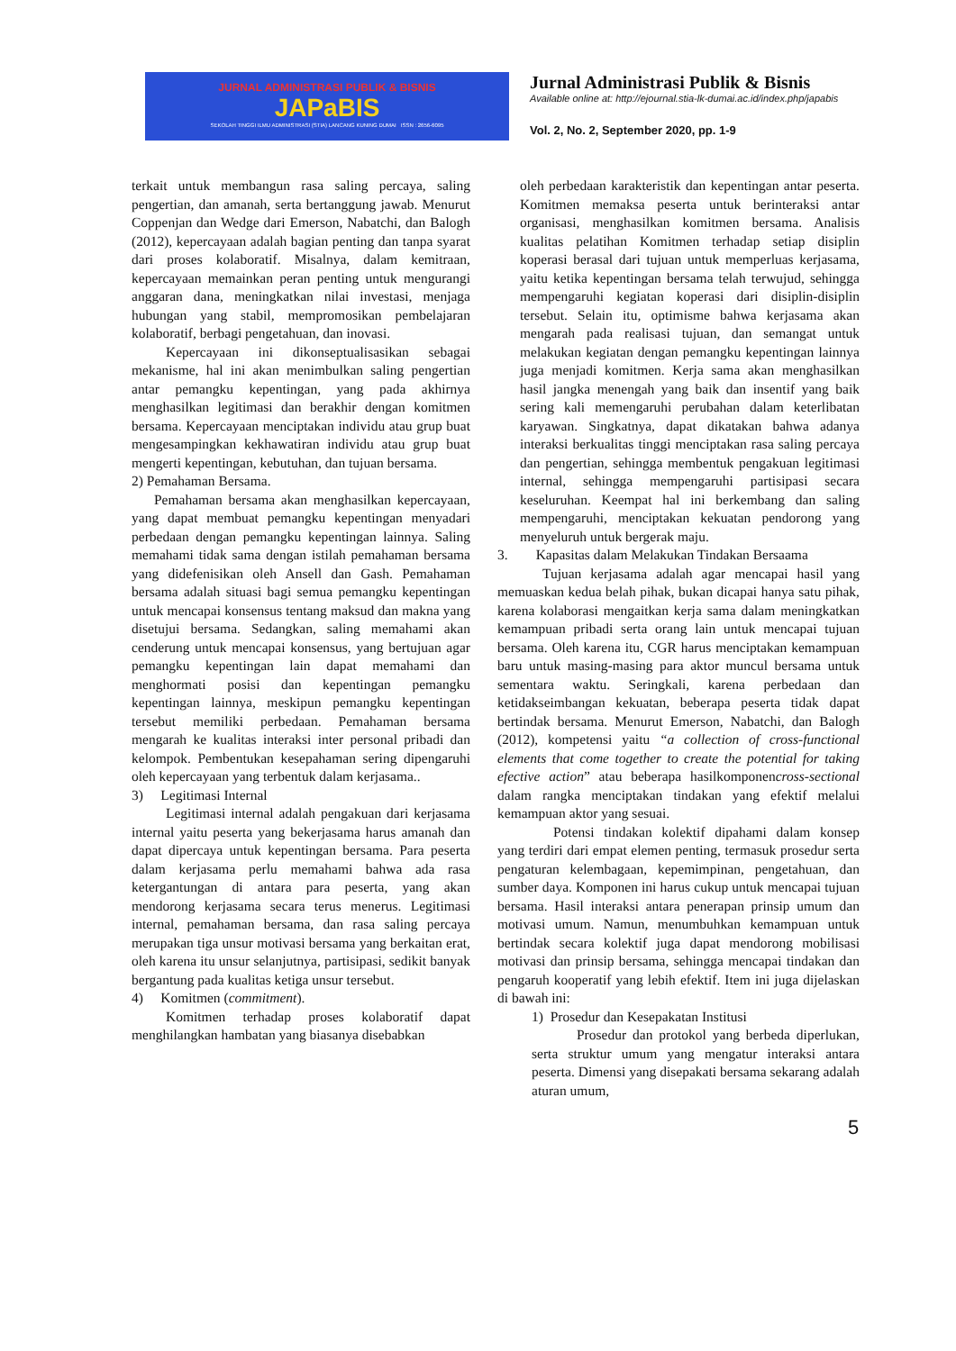JURNAL ADMINISTRASI PUBLIK & BISNIS
JAPaBIS
SEKOLAH TINGGI ILMU ADMINISTRASI (STIA) LANCANG KUNING DUMAI ISSN : 2656-6095
Jurnal Administrasi Publik & Bisnis
Available online at: http://ejournal.stia-lk-dumai.ac.id/index.php/japabis
Vol. 2, No. 2, September 2020, pp. 1-9
terkait untuk membangun rasa saling percaya, saling pengertian, dan amanah, serta bertanggung jawab. Menurut Coppenjan dan Wedge dari Emerson, Nabatchi, dan Balogh (2012), kepercayaan adalah bagian penting dan tanpa syarat dari proses kolaboratif. Misalnya, dalam kemitraan, kepercayaan memainkan peran penting untuk mengurangi anggaran dana, meningkatkan nilai investasi, menjaga hubungan yang stabil, mempromosikan pembelajaran kolaboratif, berbagi pengetahuan, dan inovasi.
Kepercayaan ini dikonseptualisasikan sebagai mekanisme, hal ini akan menimbulkan saling pengertian antar pemangku kepentingan, yang pada akhirnya menghasilkan legitimasi dan berakhir dengan komitmen bersama. Kepercayaan menciptakan individu atau grup buat mengesampingkan kekhawatiran individu atau grup buat mengerti kepentingan, kebutuhan, dan tujuan bersama.
2) Pemahaman Bersama.
Pemahaman bersama akan menghasilkan kepercayaan, yang dapat membuat pemangku kepentingan menyadari perbedaan dengan pemangku kepentingan lainnya. Saling memahami tidak sama dengan istilah pemahaman bersama yang didefenisikan oleh Ansell dan Gash. Pemahaman bersama adalah situasi bagi semua pemangku kepentingan untuk mencapai konsensus tentang maksud dan makna yang disetujui bersama. Sedangkan, saling memahami akan cenderung untuk mencapai konsensus, yang bertujuan agar pemangku kepentingan lain dapat memahami dan menghormati posisi dan kepentingan pemangku kepentingan lainnya, meskipun pemangku kepentingan tersebut memiliki perbedaan. Pemahaman bersama mengarah ke kualitas interaksi inter personal pribadi dan kelompok. Pembentukan kesepahaman sering dipengaruhi oleh kepercayaan yang terbentuk dalam kerjasama..
3) Legitimasi Internal
Legitimasi internal adalah pengakuan dari kerjasama internal yaitu peserta yang bekerjasama harus amanah dan dapat dipercaya untuk kepentingan bersama. Para peserta dalam kerjasama perlu memahami bahwa ada rasa ketergantungan di antara para peserta, yang akan mendorong kerjasama secara terus menerus. Legitimasi internal, pemahaman bersama, dan rasa saling percaya merupakan tiga unsur motivasi bersama yang berkaitan erat, oleh karena itu unsur selanjutnya, partisipasi, sedikit banyak bergantung pada kualitas ketiga unsur tersebut.
4) Komitmen (commitment).
Komitmen terhadap proses kolaboratif dapat menghilangkan hambatan yang biasanya disebabkan
oleh perbedaan karakteristik dan kepentingan antar peserta. Komitmen memaksa peserta untuk berinteraksi antar organisasi, menghasilkan komitmen bersama. Analisis kualitas pelatihan Komitmen terhadap setiap disiplin koperasi berasal dari tujuan untuk memperluas kerjasama, yaitu ketika kepentingan bersama telah terwujud, sehingga mempengaruhi kegiatan koperasi dari disiplin-disiplin tersebut. Selain itu, optimisme bahwa kerjasama akan mengarah pada realisasi tujuan, dan semangat untuk melakukan kegiatan dengan pemangku kepentingan lainnya juga menjadi komitmen. Kerja sama akan menghasilkan hasil jangka menengah yang baik dan insentif yang baik sering kali memengaruhi perubahan dalam keterlibatan karyawan. Singkatnya, dapat dikatakan bahwa adanya interaksi berkualitas tinggi menciptakan rasa saling percaya dan pengertian, sehingga membentuk pengakuan legitimasi internal, sehingga mempengaruhi partisipasi secara keseluruhan. Keempat hal ini berkembang dan saling mempengaruhi, menciptakan kekuatan pendorong yang menyeluruh untuk bergerak maju.
3. Kapasitas dalam Melakukan Tindakan Bersaama
Tujuan kerjasama adalah agar mencapai hasil yang memuaskan kedua belah pihak, bukan dicapai hanya satu pihak, karena kolaborasi mengaitkan kerja sama dalam meningkatkan kemampuan pribadi serta orang lain untuk mencapai tujuan bersama. Oleh karena itu, CGR harus menciptakan kemampuan baru untuk masing-masing para aktor muncul bersama untuk sementara waktu. Seringkali, karena perbedaan dan ketidakseimbangan kekuatan, beberapa peserta tidak dapat bertindak bersama. Menurut Emerson, Nabatchi, dan Balogh (2012), kompetensi yaitu “a collection of cross-functional elements that come together to create the potential for taking efective action” atau beberapa hasilkomponencross-sectional dalam rangka menciptakan tindakan yang efektif melalui kemampuan aktor yang sesuai.
Potensi tindakan kolektif dipahami dalam konsep yang terdiri dari empat elemen penting, termasuk prosedur serta pengaturan kelembagaan, kepemimpinan, pengetahuan, dan sumber daya. Komponen ini harus cukup untuk mencapai tujuan bersama. Hasil interaksi antara penerapan prinsip umum dan motivasi umum. Namun, menumbuhkan kemampuan untuk bertindak secara kolektif juga dapat mendorong mobilisasi motivasi dan prinsip bersama, sehingga mencapai tindakan dan pengaruh kooperatif yang lebih efektif. Item ini juga dijelaskan di bawah ini:
1) Prosedur dan Kesepakatan Institusi
Prosedur dan protokol yang berbeda diperlukan, serta struktur umum yang mengatur interaksi antara peserta. Dimensi yang disepakati bersama sekarang adalah aturan umum,
5